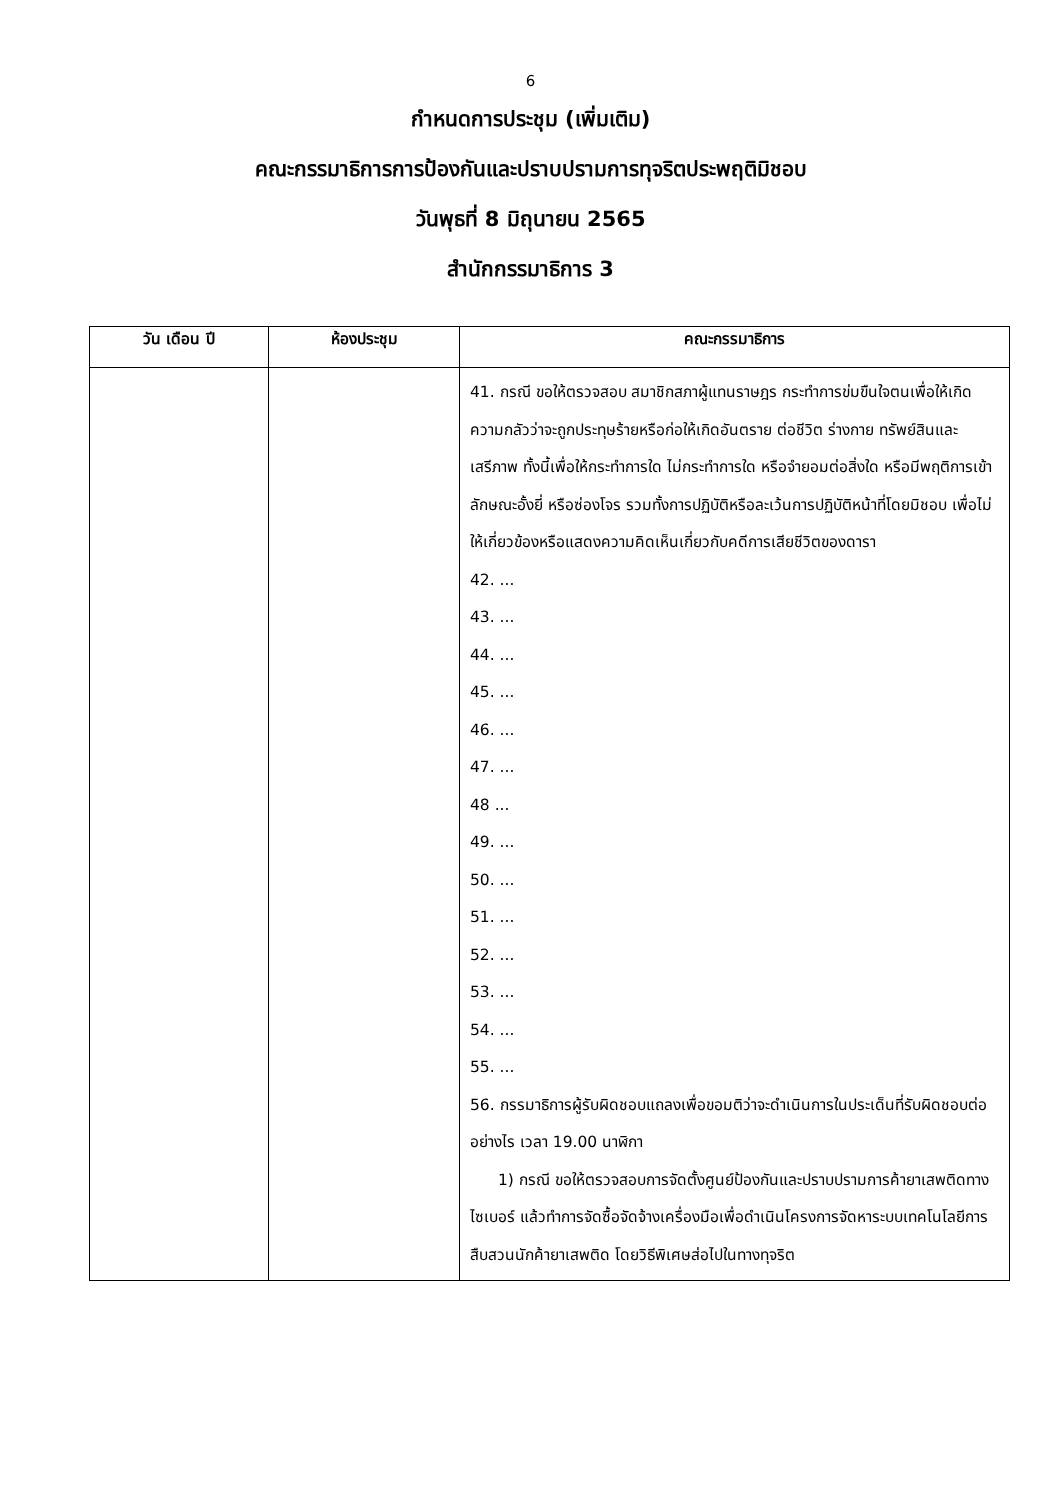6
กำหนดการประชุม (เพิ่มเติม)
คณะกรรมาธิการการป้องกันและปราบปรามการทุจริตประพฤติมิชอบ
วันพุธที่ 8 มิถุนายน 2565
สำนักกรรมาธิการ 3
| วัน เดือน ปี | ห้องประชุม | คณะกรรมาธิการ |
| --- | --- | --- |
| | | 41. กรณี ขอให้ตรวจสอบ สมาชิกสภาผู้แทนราษฎร กระทำการข่มขืนใจตนเพื่อให้เกิดความกลัวว่าจะถูกประทุษร้ายหรือก่อให้เกิดอันตราย ต่อชีวิต ร่างกาย ทรัพย์สินและเสรีภาพ ทั้งนี้เพื่อให้กระทำการใด ไม่กระทำการใด หรือจำยอมต่อสิ่งใด หรือมีพฤติการเข้าลักษณะอั้งยี่ หรือซ่องโจร รวมทั้งการปฏิบัติหรือละเว้นการปฏิบัติหน้าที่โดยมิชอบ เพื่อไม่ให้เกี่ยวข้องหรือแสดงความคิดเห็นเกี่ยวกับคดีการเสียชีวิตของดารา 42. ... 43. ... 44. ... 45. ... 46. ... 47. ... 48 ... 49. ... 50. ... 51. ... 52. ... 53. ... 54. ... 55. ... 56. กรรมาธิการผู้รับผิดชอบแถลงเพื่อขอมติว่าจะดำเนินการในประเด็นที่รับผิดชอบต่ออย่างไร เวลา 19.00 นาฬิกา 1) กรณี ขอให้ตรวจสอบการจัดตั้งศูนย์ป้องกันและปราบปรามการค้า ยาเสพติดทางไซเบอร์ แล้วทำการจัดซื้อจัดจ้างเครื่องมือเพื่อดำเนินโครงการจัดหาระบบเทคโนโลยีการสืบสวนนักค้ายาเสพติด โดยวิธีพิเศษส่อไปในทางทุจริต |